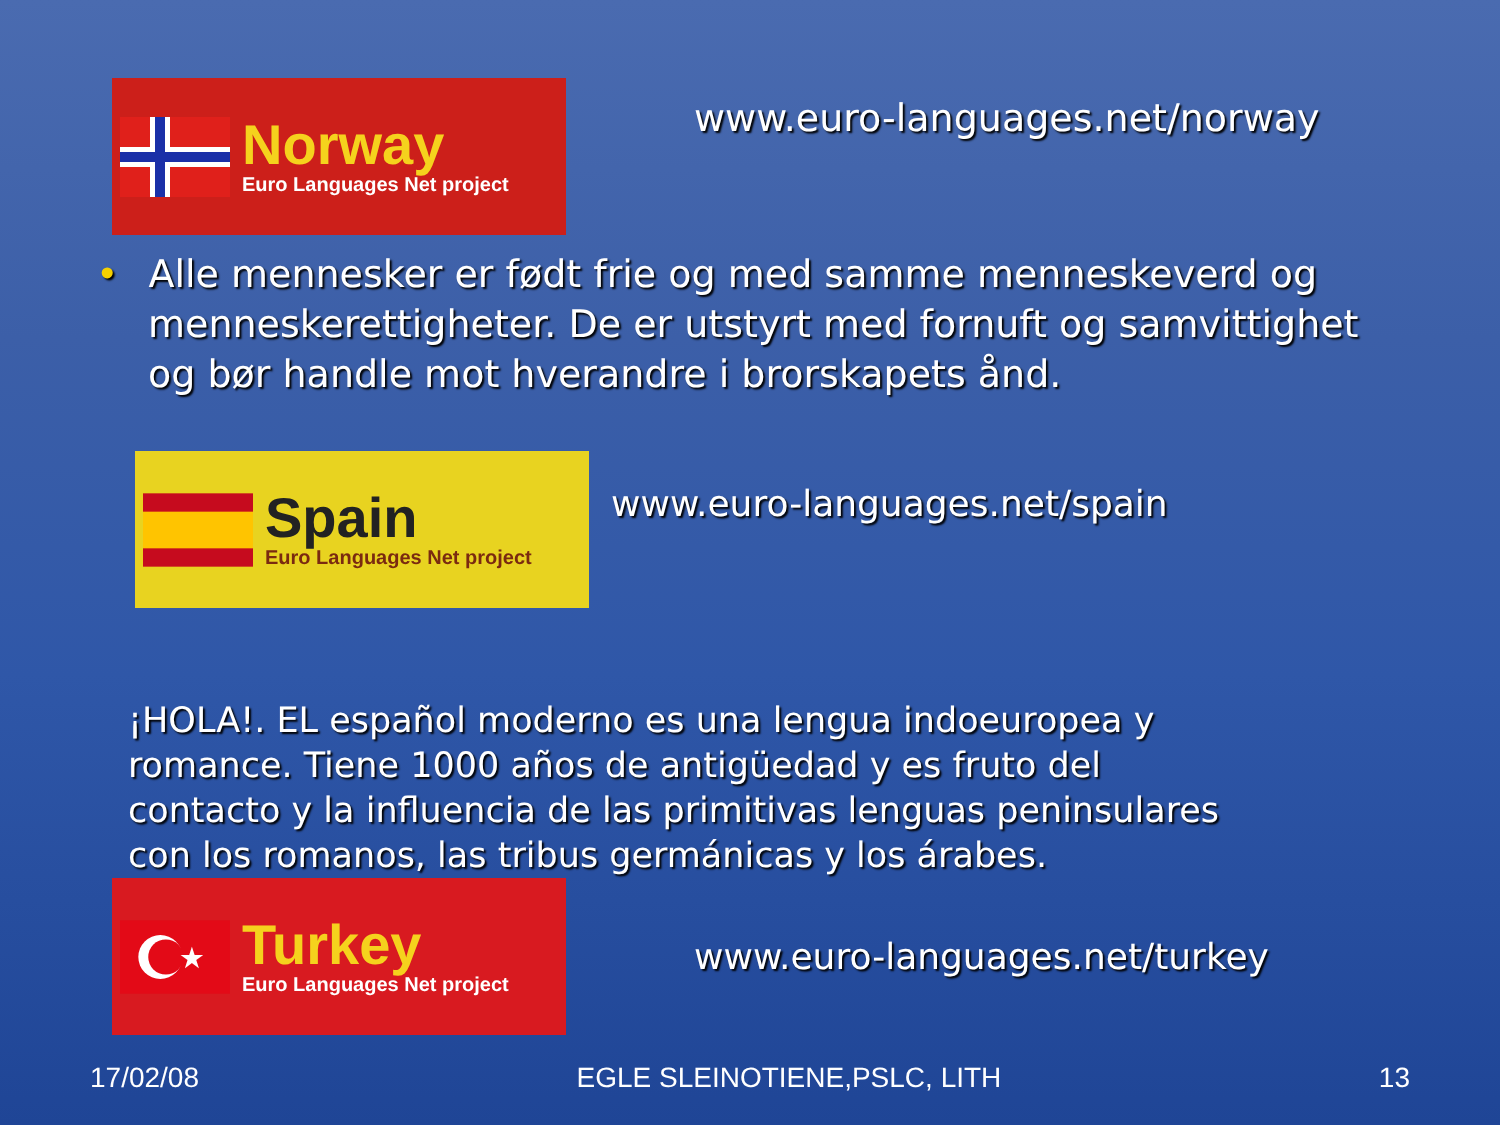Norway
Euro Languages Net project
www.euro-languages.net/norway
• Alle mennesker er født frie og med samme menneskeverd og menneskerettigheter. De er utstyrt med fornuft og samvittighet og bør handle mot hverandre i brorskapets ånd.
Spain
Euro Languages Net project
www.euro-languages.net/spain
¡HOLA!. EL español moderno es una lengua indoeuropea y romance. Tiene 1000 años de antigüedad y es fruto del contacto y la influencia de las primitivas lenguas peninsulares con los romanos, las tribus germánicas y los árabes.
★
Turkey
Euro Languages Net project
www.euro-languages.net/turkey
17/02/08 EGLE SLEINOTIENE,PSLC, LITH 13